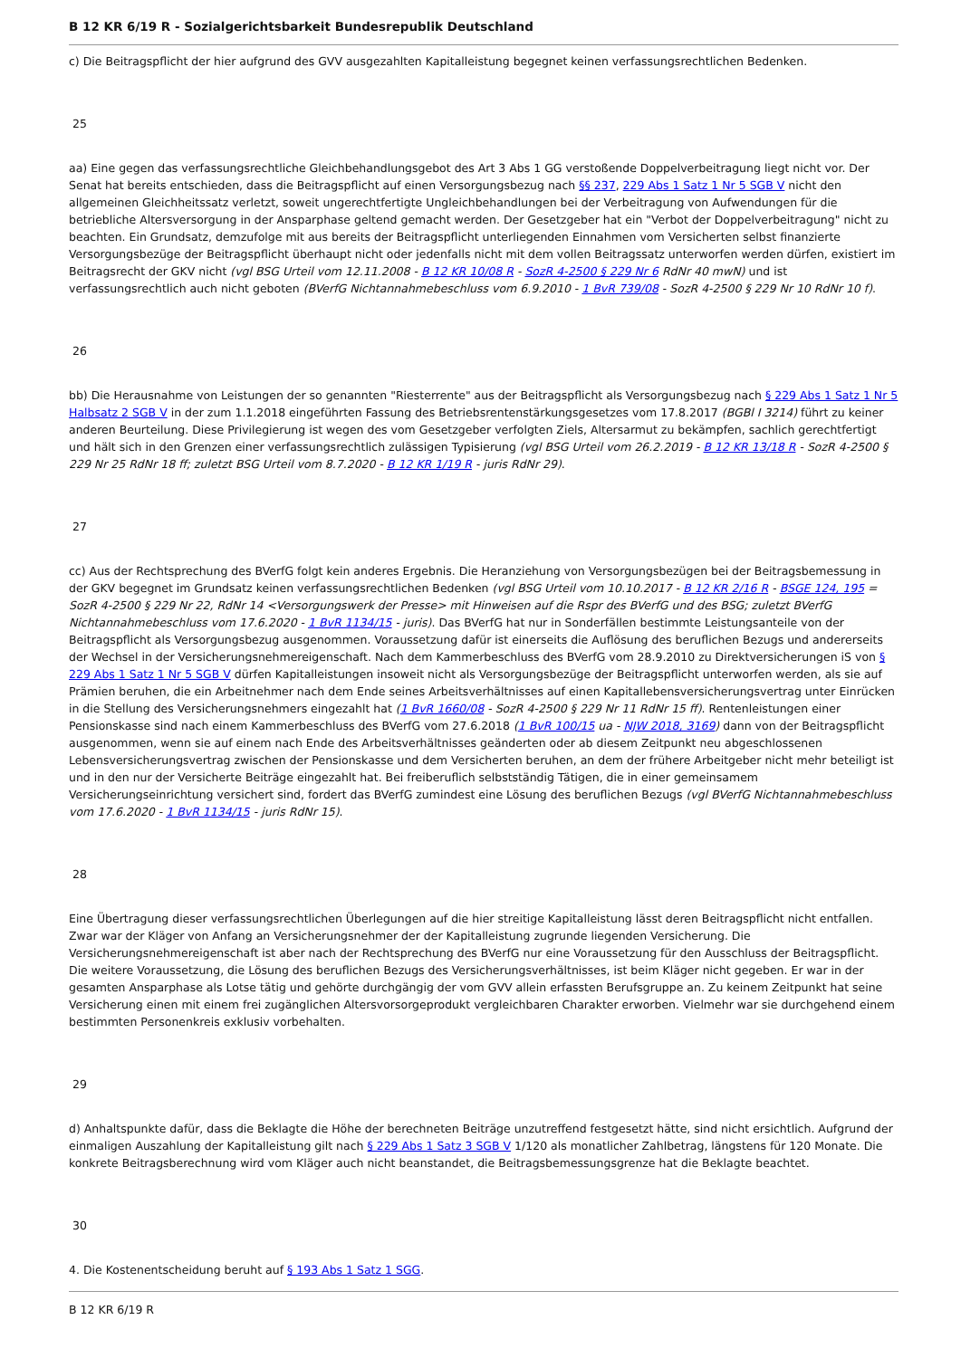B 12 KR 6/19 R - Sozialgerichtsbarkeit Bundesrepublik Deutschland
c) Die Beitragspflicht der hier aufgrund des GVV ausgezahlten Kapitalleistung begegnet keinen verfassungsrechtlichen Bedenken.
25
aa) Eine gegen das verfassungsrechtliche Gleichbehandlungsgebot des Art 3 Abs 1 GG verstoßende Doppelverbeitragung liegt nicht vor. Der Senat hat bereits entschieden, dass die Beitragspflicht auf einen Versorgungsbezug nach §§ 237, 229 Abs 1 Satz 1 Nr 5 SGB V nicht den allgemeinen Gleichheitssatz verletzt, soweit ungerechtfertigte Ungleichbehandlungen bei der Verbeitragung von Aufwendungen für die betriebliche Altersversorgung in der Ansparphase geltend gemacht werden. Der Gesetzgeber hat ein "Verbot der Doppelverbeitragung" nicht zu beachten. Ein Grundsatz, demzufolge mit aus bereits der Beitragspflicht unterliegenden Einnahmen vom Versicherten selbst finanzierte Versorgungsbezüge der Beitragspflicht überhaupt nicht oder jedenfalls nicht mit dem vollen Beitragssatz unterworfen werden dürfen, existiert im Beitragsrecht der GKV nicht (vgl BSG Urteil vom 12.11.2008 - B 12 KR 10/08 R - SozR 4-2500 § 229 Nr 6 RdNr 40 mwN) und ist verfassungsrechtlich auch nicht geboten (BVerfG Nichtannahmebeschluss vom 6.9.2010 - 1 BvR 739/08 - SozR 4-2500 § 229 Nr 10 RdNr 10 f).
26
bb) Die Herausnahme von Leistungen der so genannten "Riesterrente" aus der Beitragspflicht als Versorgungsbezug nach § 229 Abs 1 Satz 1 Nr 5 Halbsatz 2 SGB V in der zum 1.1.2018 eingeführten Fassung des Betriebsrentenstärkungsgesetzes vom 17.8.2017 (BGBl I 3214) führt zu keiner anderen Beurteilung. Diese Privilegierung ist wegen des vom Gesetzgeber verfolgten Ziels, Altersarmut zu bekämpfen, sachlich gerechtfertigt und hält sich in den Grenzen einer verfassungsrechtlich zulässigen Typisierung (vgl BSG Urteil vom 26.2.2019 - B 12 KR 13/18 R - SozR 4-2500 § 229 Nr 25 RdNr 18 ff; zuletzt BSG Urteil vom 8.7.2020 - B 12 KR 1/19 R - juris RdNr 29).
27
cc) Aus der Rechtsprechung des BVerfG folgt kein anderes Ergebnis. Die Heranziehung von Versorgungsbezügen bei der Beitragsbemessung in der GKV begegnet im Grundsatz keinen verfassungsrechtlichen Bedenken (vgl BSG Urteil vom 10.10.2017 - B 12 KR 2/16 R - BSGE 124, 195 = SozR 4-2500 § 229 Nr 22, RdNr 14 <Versorgungswerk der Presse> mit Hinweisen auf die Rspr des BVerfG und des BSG; zuletzt BVerfG Nichtannahmebeschluss vom 17.6.2020 - 1 BvR 1134/15 - juris). Das BVerfG hat nur in Sonderfällen bestimmte Leistungsanteile von der Beitragspflicht als Versorgungsbezug ausgenommen. Voraussetzung dafür ist einerseits die Auflösung des beruflichen Bezugs und andererseits der Wechsel in der Versicherungsnehmereigenschaft. Nach dem Kammerbeschluss des BVerfG vom 28.9.2010 zu Direktversicherungen iS von § 229 Abs 1 Satz 1 Nr 5 SGB V dürfen Kapitalleistungen insoweit nicht als Versorgungsbezüge der Beitragspflicht unterworfen werden, als sie auf Prämien beruhen, die ein Arbeitnehmer nach dem Ende seines Arbeitsverhältnisses auf einen Kapitallebensversicherungsvertrag unter Einrücken in die Stellung des Versicherungsnehmers eingezahlt hat (1 BvR 1660/08 - SozR 4-2500 § 229 Nr 11 RdNr 15 ff). Rentenleistungen einer Pensionskasse sind nach einem Kammerbeschluss des BVerfG vom 27.6.2018 (1 BvR 100/15 ua - NJW 2018, 3169) dann von der Beitragspflicht ausgenommen, wenn sie auf einem nach Ende des Arbeitsverhältnisses geänderten oder ab diesem Zeitpunkt neu abgeschlossenen Lebensversicherungsvertrag zwischen der Pensionskasse und dem Versicherten beruhen, an dem der frühere Arbeitgeber nicht mehr beteiligt ist und in den nur der Versicherte Beiträge eingezahlt hat. Bei freiberuflich selbstständig Tätigen, die in einer gemeinsamem Versicherungseinrichtung versichert sind, fordert das BVerfG zumindest eine Lösung des beruflichen Bezugs (vgl BVerfG Nichtannahmebeschluss vom 17.6.2020 - 1 BvR 1134/15 - juris RdNr 15).
28
Eine Übertragung dieser verfassungsrechtlichen Überlegungen auf die hier streitige Kapitalleistung lässt deren Beitragspflicht nicht entfallen. Zwar war der Kläger von Anfang an Versicherungsnehmer der der Kapitalleistung zugrunde liegenden Versicherung. Die Versicherungsnehmereigenschaft ist aber nach der Rechtsprechung des BVerfG nur eine Voraussetzung für den Ausschluss der Beitragspflicht. Die weitere Voraussetzung, die Lösung des beruflichen Bezugs des Versicherungsverhältnisses, ist beim Kläger nicht gegeben. Er war in der gesamten Ansparphase als Lotse tätig und gehörte durchgängig der vom GVV allein erfassten Berufsgruppe an. Zu keinem Zeitpunkt hat seine Versicherung einen mit einem frei zugänglichen Altersvorsorgeprodukt vergleichbaren Charakter erworben. Vielmehr war sie durchgehend einem bestimmten Personenkreis exklusiv vorbehalten.
29
d) Anhaltspunkte dafür, dass die Beklagte die Höhe der berechneten Beiträge unzutreffend festgesetzt hätte, sind nicht ersichtlich. Aufgrund der einmaligen Auszahlung der Kapitalleistung gilt nach § 229 Abs 1 Satz 3 SGB V 1/120 als monatlicher Zahlbetrag, längstens für 120 Monate. Die konkrete Beitragsberechnung wird vom Kläger auch nicht beanstandet, die Beitragsbemessungsgrenze hat die Beklagte beachtet.
30
4. Die Kostenentscheidung beruht auf § 193 Abs 1 Satz 1 SGG.
B 12 KR 6/19 R